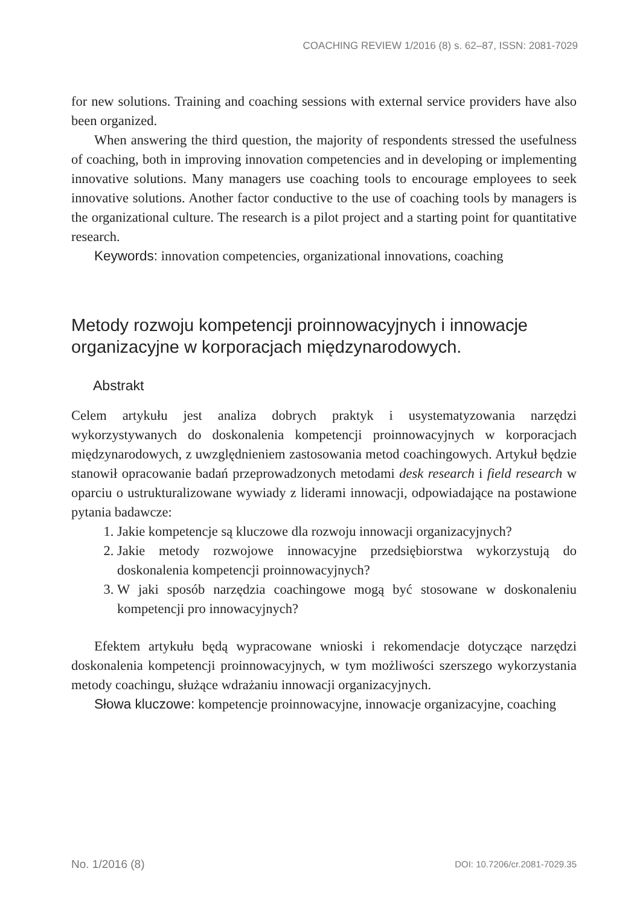COACHING REVIEW 1/2016 (8) s. 62–87, ISSN: 2081-7029
for new solutions. Training and coaching sessions with external service providers have also been organized.
When answering the third question, the majority of respondents stressed the usefulness of coaching, both in improving innovation competencies and in developing or implementing innovative solutions. Many managers use coaching tools to encourage employees to seek innovative solutions. Another factor conductive to the use of coaching tools by managers is the organizational culture. The research is a pilot project and a starting point for quantitative research.
Keywords: innovation competencies, organizational innovations, coaching
Metody rozwoju kompetencji proinnowacyjnych i innowacje organizacyjne w korporacjach międzynarodowych.
Abstrakt
Celem artykułu jest analiza dobrych praktyk i usystematyzowania narzędzi wykorzystywanych do doskonalenia kompetencji proinnowacyjnych w korporacjach międzynarodowych, z uwzględnieniem zastosowania metod coachingowych. Artykuł będzie stanowił opracowanie badań przeprowadzonych metodami desk research i field research w oparciu o ustrukturalizowane wywiady z liderami innowacji, odpowiadające na postawione pytania badawcze:
1. Jakie kompetencje są kluczowe dla rozwoju innowacji organizacyjnych?
2. Jakie metody rozwojowe innowacyjne przedsiębiorstwa wykorzystują do doskonalenia kompetencji proinnowacyjnych?
3. W jaki sposób narzędzia coachingowe mogą być stosowane w doskonaleniu kompetencji pro innowacyjnych?
Efektem artykułu będą wypracowane wnioski i rekomendacje dotyczące narzędzi doskonalenia kompetencji proinnowacyjnych, w tym możliwości szerszego wykorzystania metody coachingu, służące wdrażaniu innowacji organizacyjnych.
Słowa kluczowe: kompetencje proinnowacyjne, innowacje organizacyjne, coaching
No. 1/2016 (8) DOI: 10.7206/cr.2081-7029.35